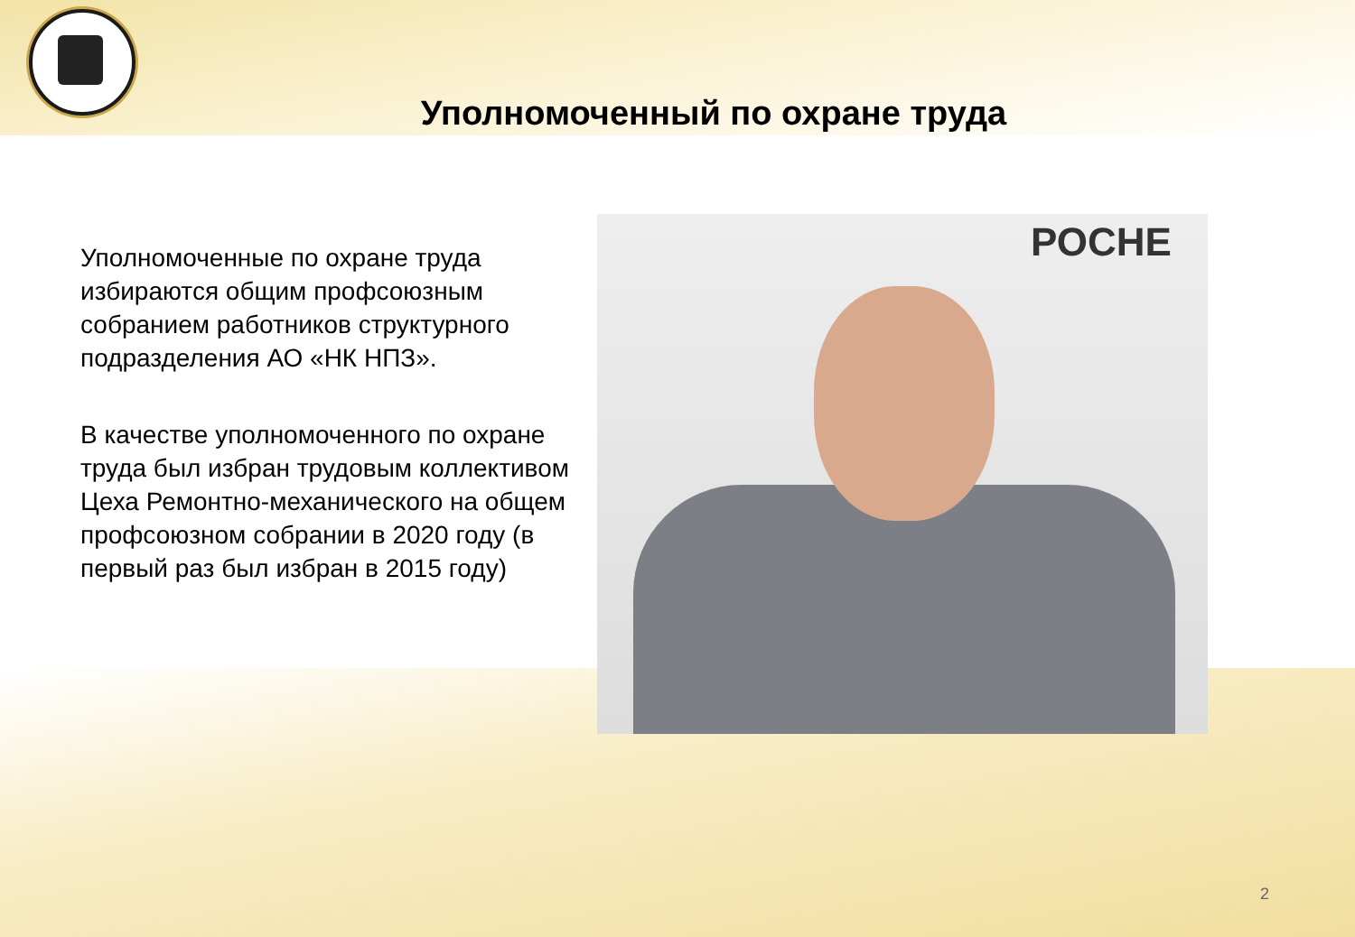Уполномоченный по охране труда
Уполномоченные по охране труда избираются общим профсоюзным собранием работников структурного подразделения АО «НК НПЗ».
В качестве уполномоченного по охране труда был избран трудовым коллективом Цеха Ремонтно-механического на общем профсоюзном собрании в 2020 году (в первый раз был избран в 2015 году)
РОСНЕ
2